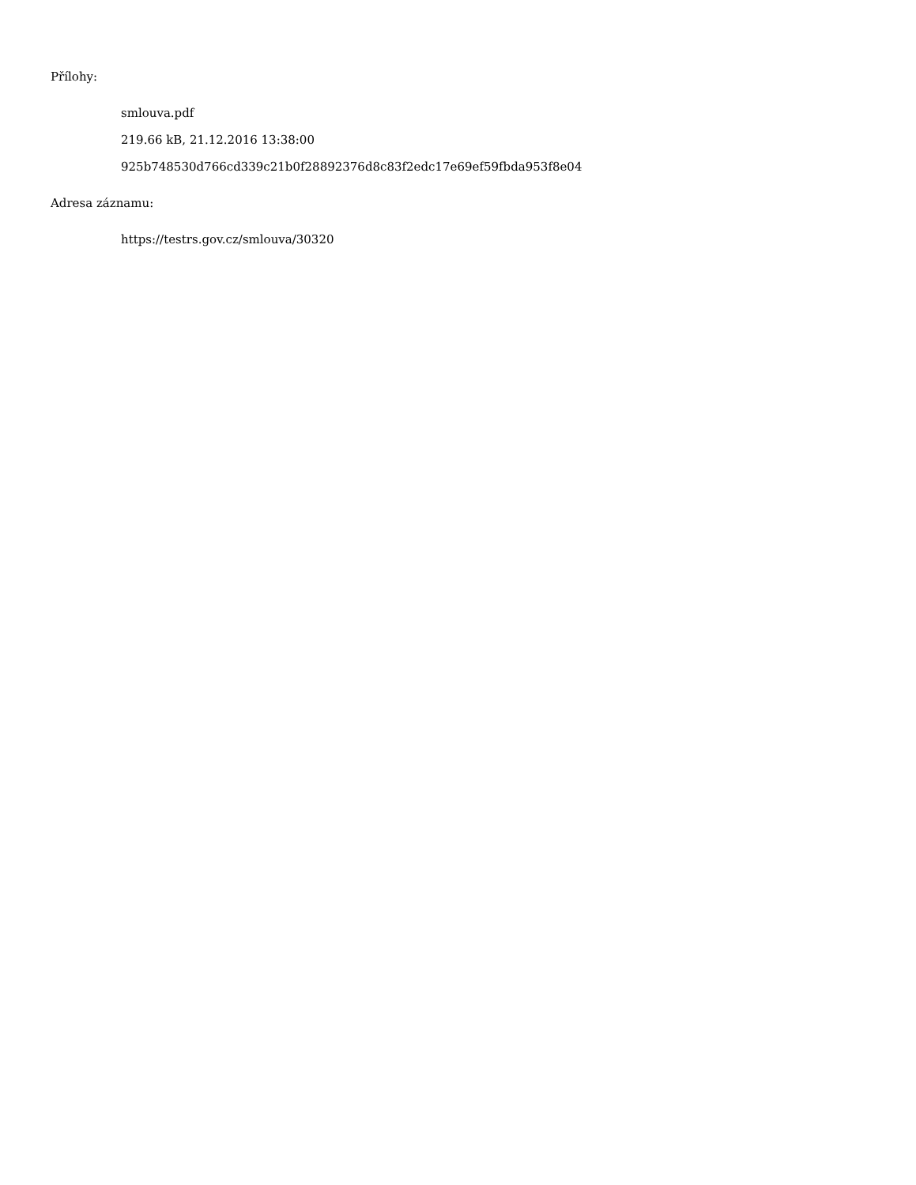Přílohy:
smlouva.pdf
219.66 kB, 21.12.2016 13:38:00
925b748530d766cd339c21b0f28892376d8c83f2edc17e69ef59fbda953f8e04
Adresa záznamu:
https://testrs.gov.cz/smlouva/30320